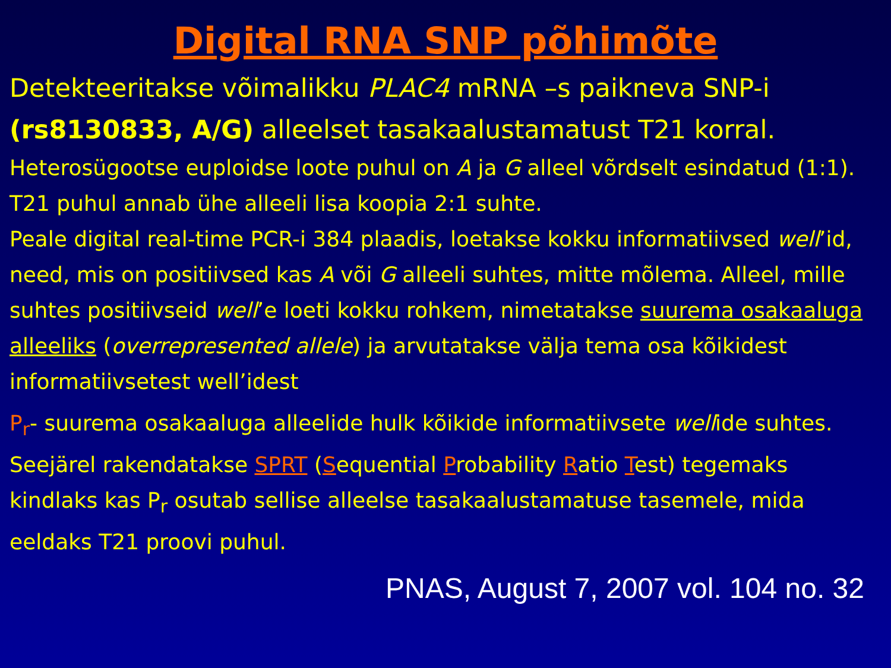Digital RNA SNP põhimõte
Detekteeritakse võimalikku PLAC4 mRNA –s paikneva SNP-i (rs8130833, A/G) alleelset tasakaalustamatust T21 korral.
Heterosügootse euploidse loote puhul on A ja G alleel võrdselt esindatud (1:1). T21 puhul annab ühe alleeli lisa koopia 2:1 suhte.
Peale digital real-time PCR-i 384 plaadis, loetakse kokku informatiivsed well’id, need, mis on positiivsed kas A või G alleeli suhtes, mitte mõlema. Alleel, mille suhtes positiivseid well’e loeti kokku rohkem, nimetatakse suurema osakaaluga alleeliks (overrepresented allele) ja arvutatakse välja tema osa kõikidest informatiivsetest well’idest
P<sub>r</sub>- suurema osakaaluga alleelide hulk kõikide informatiivsete wellide suhtes.
Seejärel rakendatakse SPRT (Sequential Probability Ratio Test) tegemaks kindlaks kas P<sub>r</sub> osutab sellise alleelse tasakaalustamatuse tasemele, mida eeldaks T21 proovi puhul.
PNAS, August 7, 2007 vol. 104 no. 32